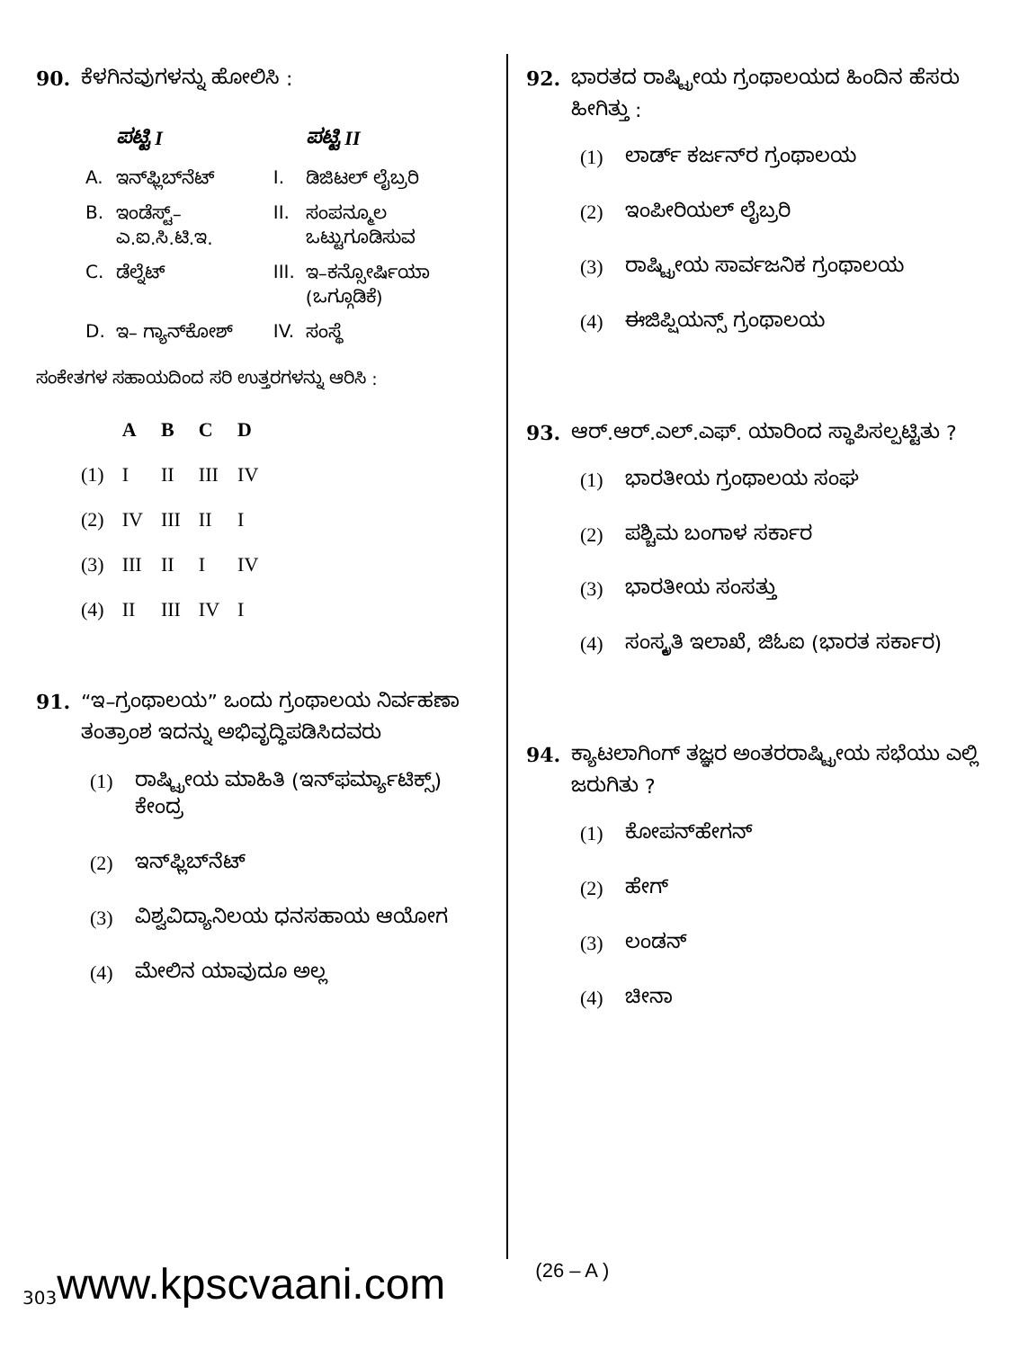90. ಕೆಳಗಿನವುಗಳನ್ನು ಹೋಲಿಸಿ :
| | ಪಟ್ಟಿ I | | ಪಟ್ಟಿ II |
| --- | --- | --- | --- |
| A. | ಇನ್‌ಫ್ಲಿಬ್‌ನೆಟ್ | I. | ಡಿಜಿಟಲ್ ಲೈಬ್ರರಿ |
| B. | ಇಂಡೆಸ್ಟ್– ಎ.ಐ.ಸಿ.ಟಿ.ಇ. | II. | ಸಂಪನ್ಮೂಲ ಒಟ್ಟುಗೂಡಿಸುವ |
| C. | ಡೆಲ್ನೆಟ್ | III. | ಇ–ಕನ್ಸೋರ್ಷಿಯಾ (ಒಗ್ಗೂಡಿಕೆ) |
| D. | ಇ– ಗ್ಯಾನ್‌ಕೋಶ್ | IV. | ಸಂಸ್ಥೆ |
ಸಂಕೇತಗಳ ಸಹಾಯದಿಂದ ಸರಿ ಉತ್ತರಗಳನ್ನು ಆರಿಸಿ :
| | A | B | C | D |
| --- | --- | --- | --- | --- |
| (1) | I | II | III | IV |
| (2) | IV | III | II | I |
| (3) | III | II | I | IV |
| (4) | II | III | IV | I |
91. “ಇ–ಗ್ರಂಥಾಲಯ” ಒಂದು ಗ್ರಂಥಾಲಯ ನಿರ್ವಹಣಾ ತಂತ್ರಾಂಶ ಇದನ್ನು ಅಭಿವೃದ್ಧಿಪಡಿಸಿದವರು
(1) ರಾಷ್ಟ್ರೀಯ ಮಾಹಿತಿ (ಇನ್‌ಫರ್ಮ್ಯಾಟಿಕ್ಸ್) ಕೇಂದ್ರ
(2) ಇನ್‌ಫ್ಲಿಬ್‌ನೆಟ್
(3) ವಿಶ್ವವಿದ್ಯಾನಿಲಯ ಧನಸಹಾಯ ಆಯೋಗ
(4) ಮೇಲಿನ ಯಾವುದೂ ಅಲ್ಲ
92. ಭಾರತದ ರಾಷ್ಟ್ರೀಯ ಗ್ರಂಥಾಲಯದ ಹಿಂದಿನ ಹೆಸರು ಹೀಗಿತ್ತು :
(1) ಲಾರ್ಡ್ ಕರ್ಜನ್‌ರ ಗ್ರಂಥಾಲಯ
(2) ಇಂಪೀರಿಯಲ್ ಲೈಬ್ರರಿ
(3) ರಾಷ್ಟ್ರೀಯ ಸಾರ್ವಜನಿಕ ಗ್ರಂಥಾಲಯ
(4) ಈಜಿಪ್ಷಿಯನ್ಸ್ ಗ್ರಂಥಾಲಯ
93. ಆರ್.ಆರ್.ಎಲ್.ಎಫ್. ಯಾರಿಂದ ಸ್ಥಾಪಿಸಲ್ಪಟ್ಟಿತು ?
(1) ಭಾರತೀಯ ಗ್ರಂಥಾಲಯ ಸಂಘ
(2) ಪಶ್ಚಿಮ ಬಂಗಾಳ ಸರ್ಕಾರ
(3) ಭಾರತೀಯ ಸಂಸತ್ತು
(4) ಸಂಸ್ಕೃತಿ ಇಲಾಖೆ, ಜಿಓಐ (ಭಾರತ ಸರ್ಕಾರ)
94. ಕ್ಯಾಟಲಾಗಿಂಗ್ ತಜ್ಞರ ಅಂತರರಾಷ್ಟ್ರೀಯ ಸಭೆಯು ಎಲ್ಲಿ ಜರುಗಿತು ?
(1) ಕೋಪನ್‌ಹೇಗನ್
(2) ಹೇಗ್
(3) ಲಂಡನ್
(4) ಚೀನಾ
303 www.kpscvaani.com (26 – A )